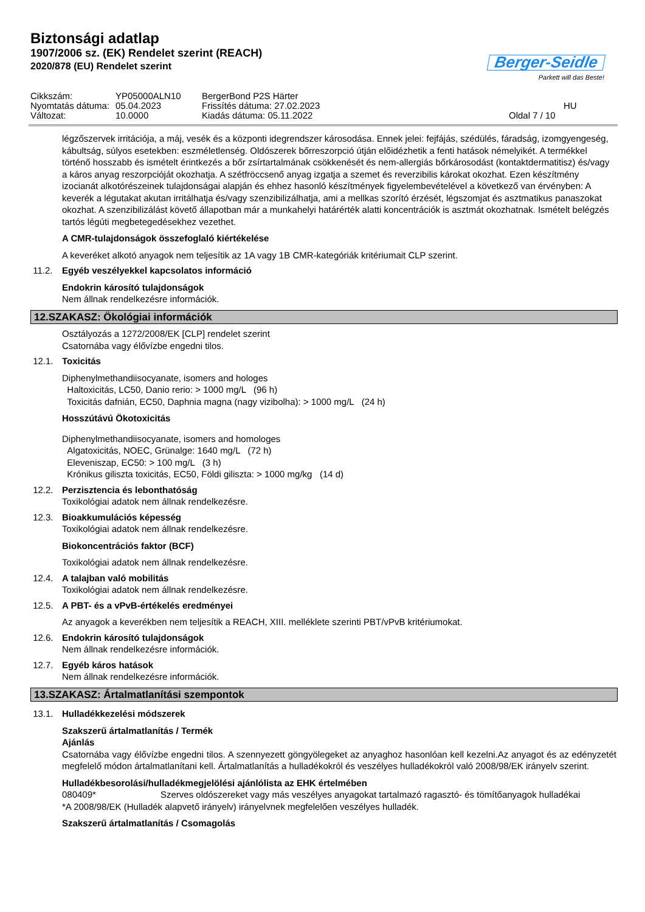Biztonsági adatlap
1907/2006 sz. (EK) Rendelet szerint (REACH)
2020/878 (EU) Rendelet szerint
Berger-Seidle
Parkett will das Beste!
Cikkszám:
YP05000ALN10
BergerBond P2S Härter
Nyomtatás dátuma:
05.04.2023
Frissítés dátuma: 27.02.2023
HU
Változat:
10.0000
Kiadás dátuma: 05.11.2022
Oldal 7 / 10
légzőszervek irritációja, a máj, vesék és a központi idegrendszer károsodása. Ennek jelei: fejfájás, szédülés, fáradság, izomgyengeség, kábultság, súlyos esetekben: eszméletlenség. Oldószerek bőrreszorpció útján előidézhetik a fenti hatások némelyikét. A termékkel történő hosszabb és ismételt érintkezés a bőr zsírtartalmának csökkenését és nem-allergiás bőrkárosodást (kontaktdermatitisz) és/vagy a káros anyag reszorpcióját okozhatja. A szétfröccsenő anyag izgatja a szemet és reverzibilis károkat okozhat. Ezen készítmény izocianát alkotórészeinek tulajdonságai alapján és ehhez hasonló készítmények figyelembevételével a következő van érvényben: A keverék a légutakat akutan irritálhatja és/vagy szenzibilizálhatja, ami a mellkas szorító érzését, légszomjat és asztmatikus panaszokat okozhat. A szenzibilizálást követő állapotban már a munkahelyi határérték alatti koncentrációk is asztmát okozhatnak. Ismételt belégzés tartós légúti megbetegedésekhez vezethet.
A CMR-tulajdonságok összefoglaló kiértékelése
A keveréket alkotó anyagok nem teljesítik az 1A vagy 1B CMR-kategóriák kritériumait CLP szerint.
11.2. Egyéb veszélyekkel kapcsolatos információ
Endokrin károsító tulajdonságok
Nem állnak rendelkezésre információk.
12.SZAKASZ: Ökológiai információk
Osztályozás a 1272/2008/EK [CLP] rendelet szerint
Csatornába vagy élővízbe engedni tilos.
12.1. Toxicitás
Diphenylmethandiisocyanate, isomers and hologes
Haltoxicitás, LC50, Danio rerio: > 1000 mg/L (96 h)
Toxicitás dafnián, EC50, Daphnia magna (nagy vizibolha): > 1000 mg/L (24 h)
Hosszútávú Ökotoxicitás
Diphenylmethandiisocyanate, isomers and homologes
Algatoxicitás, NOEC, Grünalge: 1640 mg/L (72 h)
Eleveniszap, EC50: > 100 mg/L (3 h)
Krónikus giliszta toxicitás, EC50, Földi giliszta: > 1000 mg/kg (14 d)
12.2. Perzisztencia és lebonthatóság
Toxikológiai adatok nem állnak rendelkezésre.
12.3. Bioakkumulációs képesség
Toxikológiai adatok nem állnak rendelkezésre.
Biokoncentrációs faktor (BCF)
Toxikológiai adatok nem állnak rendelkezésre.
12.4. A talajban való mobilitás
Toxikológiai adatok nem állnak rendelkezésre.
12.5. A PBT- és a vPvB-értékelés eredményei
Az anyagok a keverékben nem teljesítik a REACH, XIII. melléklete szerinti PBT/vPvB kritériumokat.
12.6. Endokrin károsító tulajdonságok
Nem állnak rendelkezésre információk.
12.7. Egyéb káros hatások
Nem állnak rendelkezésre információk.
13.SZAKASZ: Ártalmatlanítási szempontok
13.1. Hulladékkezelési módszerek
Szakszerű ártalmatlanítás / Termék
Ajánlás
Csatornába vagy élővízbe engedni tilos. A szennyezett göngyölegeket az anyaghoz hasonlóan kell kezelni.Az anyagot és az edényzetét megfelelő módon ártalmatlanítani kell. Ártalmatlanítás a hulladékokról és veszélyes hulladékokról való 2008/98/EK irányelv szerint.
Hulladékbesorolási/hulladékmegjelölési ajánlólista az EHK értelmében
080409* Szerves oldószereket vagy más veszélyes anyagokat tartalmazó ragasztó- és tömítőanyagok hulladékai
*A 2008/98/EK (Hulladék alapvető irányelv) irányelvnek megfelelően veszélyes hulladék.
Szakszerű ártalmatlanítás / Csomagolás